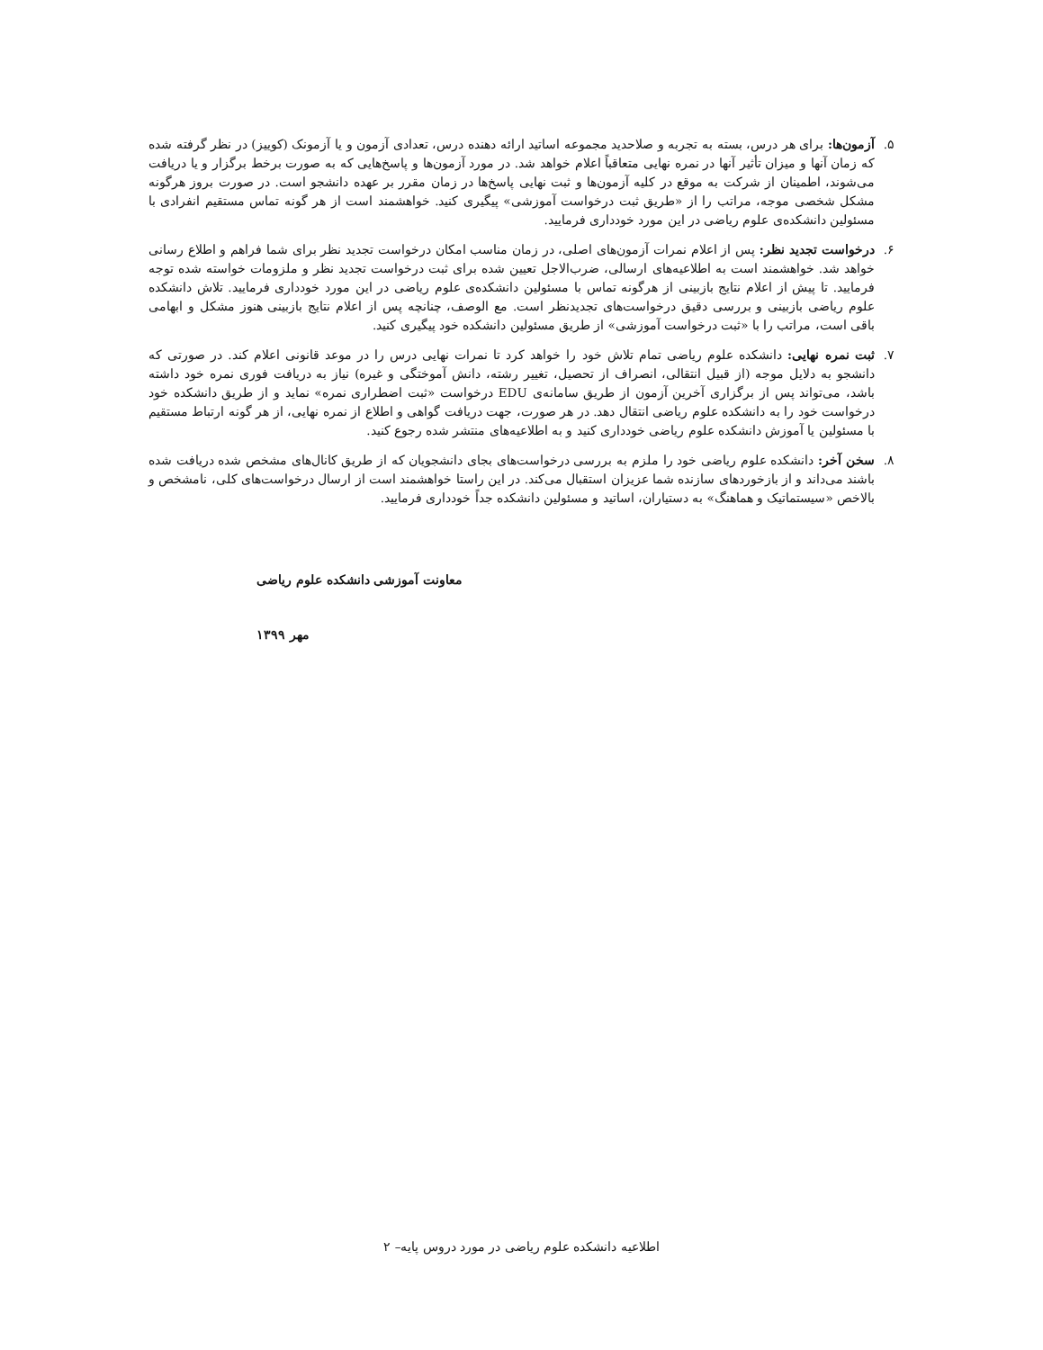۵. آزمون‌ها: برای هر درس، بسته به تجربه و صلاحدید مجموعه اساتید ارائه دهنده درس، تعدادی آزمون و یا آزمونک (کوییز) در نظر گرفته شده که زمان آنها و میزان تأثیر آنها در نمره نهایی متعاقباً اعلام خواهد شد. در مورد آزمون‌ها و پاسخ‌هایی که به صورت برخط برگزار و یا دریافت می‌شوند، اطمینان از شرکت به موقع در کلیه آزمون‌ها و ثبت نهایی پاسخ‌ها در زمان مقرر بر عهده دانشجو است. در صورت بروز هرگونه مشکل شخصی موجه، مراتب را از «طریق ثبت درخواست آموزشی» پیگیری کنید. خواهشمند است از هر گونه تماس مستقیم انفرادی با مسئولین دانشکده‌ی علوم ریاضی در این مورد خودداری فرمایید.
۶. درخواست تجدید نظر: پس از اعلام نمرات آزمون‌های اصلی، در زمان مناسب امکان درخواست تجدید نظر برای شما فراهم و اطلاع رسانی خواهد شد. خواهشمند است به اطلاعیه‌های ارسالی، ضرب‌الاجل تعیین شده برای ثبت درخواست تجدید نظر و ملزومات خواسته شده توجه فرمایید. تا پیش از اعلام نتایج بازبینی از هرگونه تماس با مسئولین دانشکده‌ی علوم ریاضی در این مورد خودداری فرمایید. تلاش دانشکده علوم ریاضی بازبینی و بررسی دقیق درخواست‌های تجدیدنظر است. مع الوصف، چنانچه پس از اعلام نتایج بازبینی هنوز مشکل و ابهامی باقی است، مراتب را با «ثبت درخواست آموزشی» از طریق مسئولین دانشکده خود پیگیری کنید.
۷. ثبت نمره نهایی: دانشکده علوم ریاضی تمام تلاش خود را خواهد کرد تا نمرات نهایی درس را در موعد قانونی اعلام کند. در صورتی که دانشجو به دلایل موجه (از قبیل انتقالی، انصراف از تحصیل، تغییر رشته، دانش آموختگی و غیره) نیاز به دریافت فوری نمره خود داشته باشد، می‌تواند پس از برگزاری آخرین آزمون از طریق سامانه‌ی EDU درخواست «ثبت اضطراری نمره» نماید و از طریق دانشکده خود درخواست خود را به دانشکده علوم ریاضی انتقال دهد. در هر صورت، جهت دریافت گواهی و اطلاع از نمره نهایی، از هر گونه ارتباط مستقیم با مسئولین یا آموزش دانشکده علوم ریاضی خودداری کنید و به اطلاعیه‌های منتشر شده رجوع کنید.
۸. سخن آخر: دانشکده علوم ریاضی خود را ملزم به بررسی درخواست‌های بجای دانشجویان که از طریق کانال‌های مشخص شده دریافت شده باشند می‌داند و از بازخوردهای سازنده شما عزیزان استقبال می‌کند. در این راستا خواهشمند است از ارسال درخواست‌های کلی، نامشخص و بالاخص «سیستماتیک و هماهنگ» به دستیاران، اساتید و مسئولین دانشکده جداً خودداری فرمایید.
معاونت آموزشی دانشکده علوم ریاضی
مهر ۱۳۹۹
اطلاعیه دانشکده علوم ریاضی در مورد دروس پایه– ۲